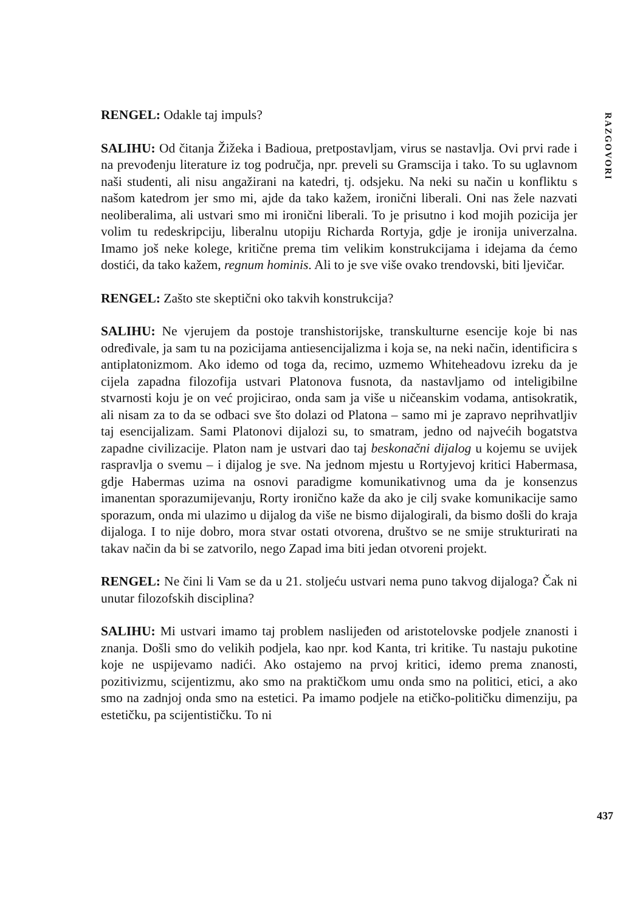RAZGOVORI
RENGEL: Odakle taj impuls?
SALIHU: Od čitanja Žižeka i Badioua, pretpostavljam, virus se nastavlja. Ovi prvi rade i na prevođenju literature iz tog područja, npr. preveli su Gramscija i tako. To su uglavnom naši studenti, ali nisu angažirani na katedri, tj. odsjeku. Na neki su način u konfliktu s našom katedrom jer smo mi, ajde da tako kažem, ironični liberali. Oni nas žele nazvati neoliberalima, ali ustvari smo mi ironični liberali. To je prisutno i kod mojih pozicija jer volim tu redeskripciju, liberalnu utopiju Richarda Rortyja, gdje je ironija univerzalna. Imamo još neke kolege, kritične prema tim velikim konstrukcijama i idejama da ćemo dostići, da tako kažem, regnum hominis. Ali to je sve više ovako trendovski, biti ljevičar.
RENGEL: Zašto ste skeptični oko takvih konstrukcija?
SALIHU: Ne vjerujem da postoje transhistorijske, transkulturne esencije koje bi nas određivale, ja sam tu na pozicijama antiesencijalizma i koja se, na neki način, identificira s antiplatonizmom. Ako idemo od toga da, recimo, uzmemo Whiteheadovu izreku da je cijela zapadna filozofija ustvari Platonova fusnota, da nastavljamo od inteligibilne stvarnosti koju je on već projicirao, onda sam ja više u ničeanskim vodama, antisokratik, ali nisam za to da se odbaci sve što dolazi od Platona – samo mi je zapravo neprihvatljiv taj esencijalizam. Sami Platonovi dijalozi su, to smatram, jedno od najvećih bogatstva zapadne civilizacije. Platon nam je ustvari dao taj beskonačni dijalog u kojemu se uvijek raspravlja o svemu – i dijalog je sve. Na jednom mjestu u Rortyjevoj kritici Habermasa, gdje Habermas uzima na osnovi paradigme komunikativnog uma da je konsenzus imanentan sporazumijevanju, Rorty ironično kaže da ako je cilj svake komunikacije samo sporazum, onda mi ulazimo u dijalog da više ne bismo dijalogirali, da bismo došli do kraja dijaloga. I to nije dobro, mora stvar ostati otvorena, društvo se ne smije strukturirati na takav način da bi se zatvorilo, nego Zapad ima biti jedan otvoreni projekt.
RENGEL: Ne čini li Vam se da u 21. stoljeću ustvari nema puno takvog dijaloga? Čak ni unutar filozofskih disciplina?
SALIHU: Mi ustvari imamo taj problem naslijeđen od aristotelovske podjele znanosti i znanja. Došli smo do velikih podjela, kao npr. kod Kanta, tri kritike. Tu nastaju pukotine koje ne uspijevamo nadići. Ako ostajemo na prvoj kritici, idemo prema znanosti, pozitivizmu, scijentizmu, ako smo na praktičkom umu onda smo na politici, etici, a ako smo na zadnjoj onda smo na estetici. Pa imamo podjele na etičko-političku dimenziju, pa estetičku, pa scijentističku. To ni
437